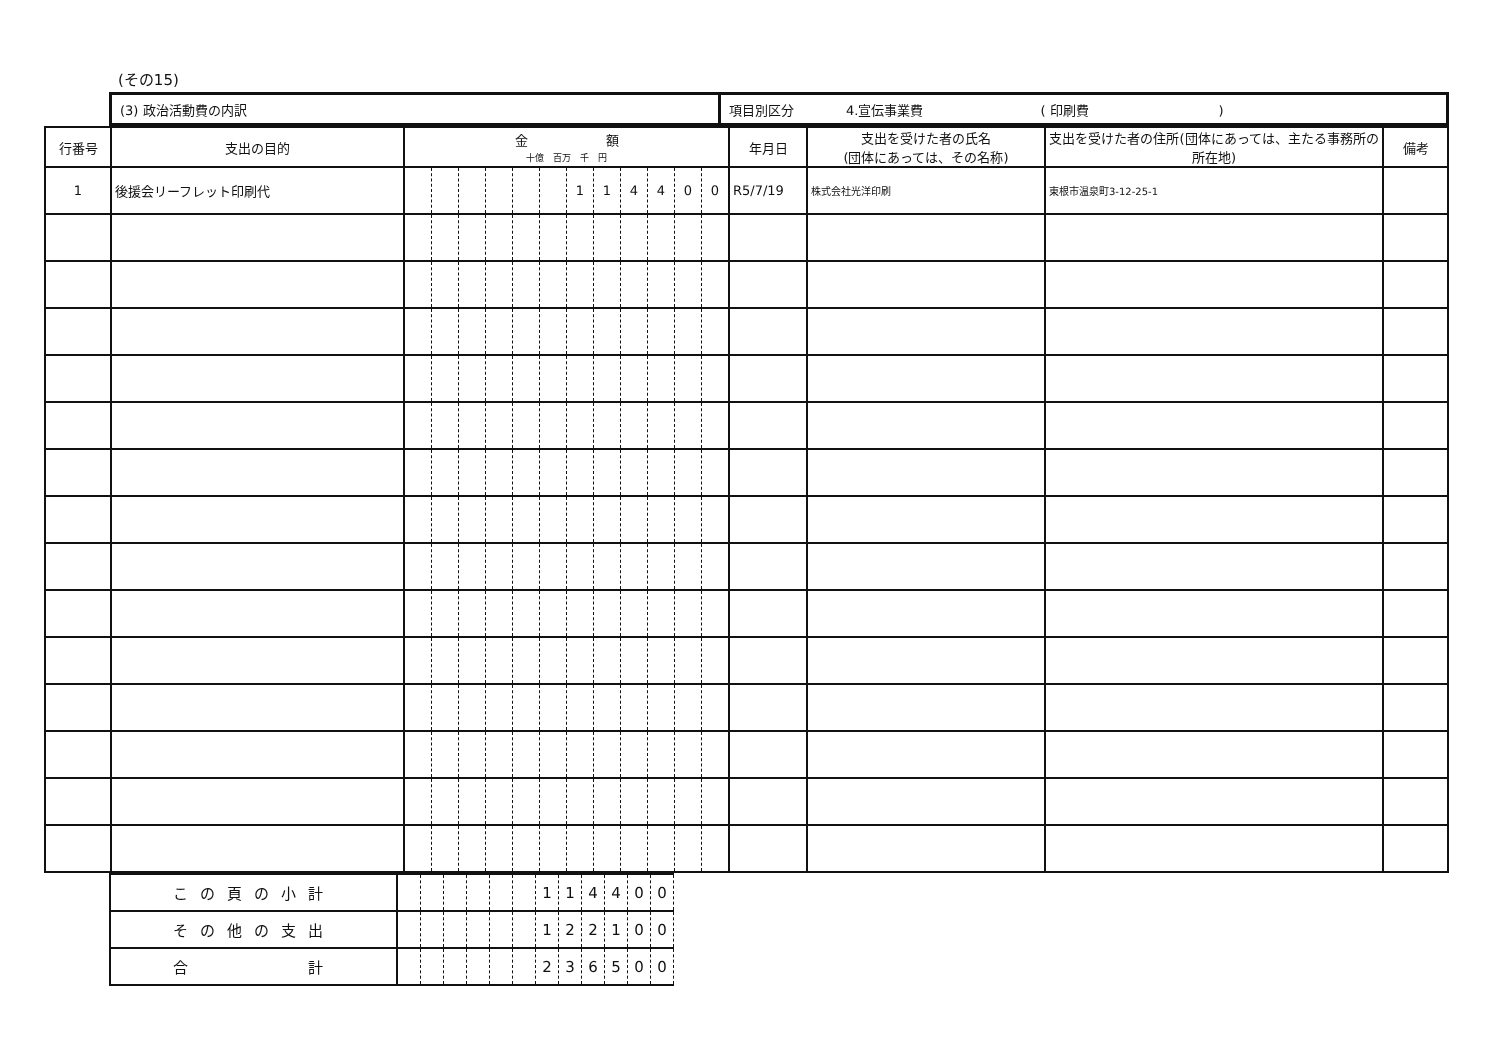(その15)
| (3) 政治活動費の内訳 | 項目別区分 4.宣伝事業費 ( 印刷費 ) |
| 行番号 | 支出の目的 | 金 額 十億 百万 千 円 | | | | | | | | | | | | 年月日 | 支出を受けた者の氏名 (団体にあっては、その名称) | 支出を受けた者の住所(団体にあっては、主たる事務所の所在地) | 備考 |
| --- | --- | --- | --- | --- | --- | --- | --- | --- | --- | --- | --- | --- | --- | --- | --- | --- | --- |
| 1 | 後援会リーフレット印刷代 | | | | | | | 1 | 1 | 4 | 4 | 0 | 0 | R5/7/19 | 株式会社光洋印刷 | 東根市温泉町3-12-25-1 | |
| この頁の小計 | | | | | | | 1 | 1 | 4 | 4 | 0 | 0 |
| その他の支出 | | | | | | | 1 | 2 | 2 | 1 | 0 | 0 |
| 合 計 | | | | | | | 2 | 3 | 6 | 5 | 0 | 0 |